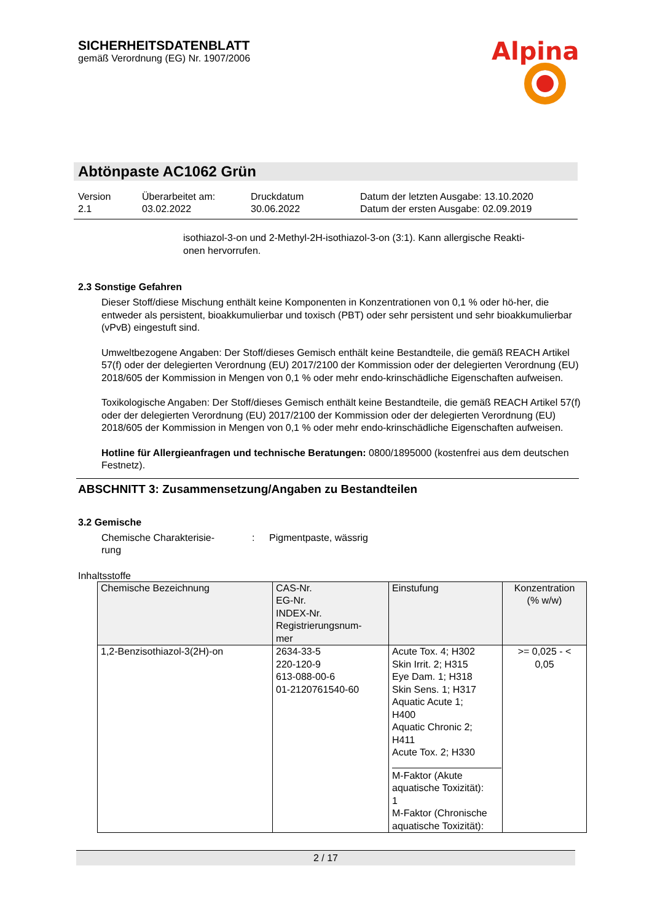SICHERHEITSDATENBLATT
gemäß Verordnung (EG) Nr. 1907/2006
Alpina
Abtönpaste AC1062 Grün
Version
2.1
Überarbeitet am:
03.02.2022
Druckdatum
30.06.2022
Datum der letzten Ausgabe: 13.10.2020
Datum der ersten Ausgabe: 02.09.2019
isothiazol-3-on und 2-Methyl-2H-isothiazol-3-on (3:1). Kann allergische Reakti-
onen hervorrufen.
2.3 Sonstige Gefahren
Dieser Stoff/diese Mischung enthält keine Komponenten in Konzentrationen von 0,1 % oder hö-her, die entweder als persistent, bioakkumulierbar und toxisch (PBT) oder sehr persistent und sehr bioakkumulierbar (vPvB) eingestuft sind.
Umweltbezogene Angaben: Der Stoff/dieses Gemisch enthält keine Bestandteile, die gemäß REACH Artikel 57(f) oder der delegierten Verordnung (EU) 2017/2100 der Kommission oder der delegierten Verordnung (EU) 2018/605 der Kommission in Mengen von 0,1 % oder mehr endo-krinschädliche Eigenschaften aufweisen.
Toxikologische Angaben: Der Stoff/dieses Gemisch enthält keine Bestandteile, die gemäß REACH Artikel 57(f) oder der delegierten Verordnung (EU) 2017/2100 der Kommission oder der delegierten Verordnung (EU) 2018/605 der Kommission in Mengen von 0,1 % oder mehr endo-krinschädliche Eigenschaften aufweisen.
Hotline für Allergieanfragen und technische Beratungen: 0800/1895000 (kostenfrei aus dem deutschen Festnetz).
ABSCHNITT 3: Zusammensetzung/Angaben zu Bestandteilen
3.2 Gemische
Chemische Charakterisie-
rung
: Pigmentpaste, wässrig
Inhaltsstoffe
| Chemische Bezeichnung | CAS-Nr. EG-Nr. INDEX-Nr. Registrierungsnum- mer | Einstufung | Konzentration (% w/w) |
| --- | --- | --- | --- |
| 1,2-Benzisothiazol-3(2H)-on | 2634-33-5 220-120-9 613-088-00-6 01-2120761540-60 | Acute Tox. 4; H302 Skin Irrit. 2; H315 Eye Dam. 1; H318 Skin Sens. 1; H317 Aquatic Acute 1; H400 Aquatic Chronic 2; H411 Acute Tox. 2; H330 M-Faktor (Akute aquatische Toxizität): 1 M-Faktor (Chronische aquatische Toxizität): | >= 0,025 - < 0,05 |
2 / 17